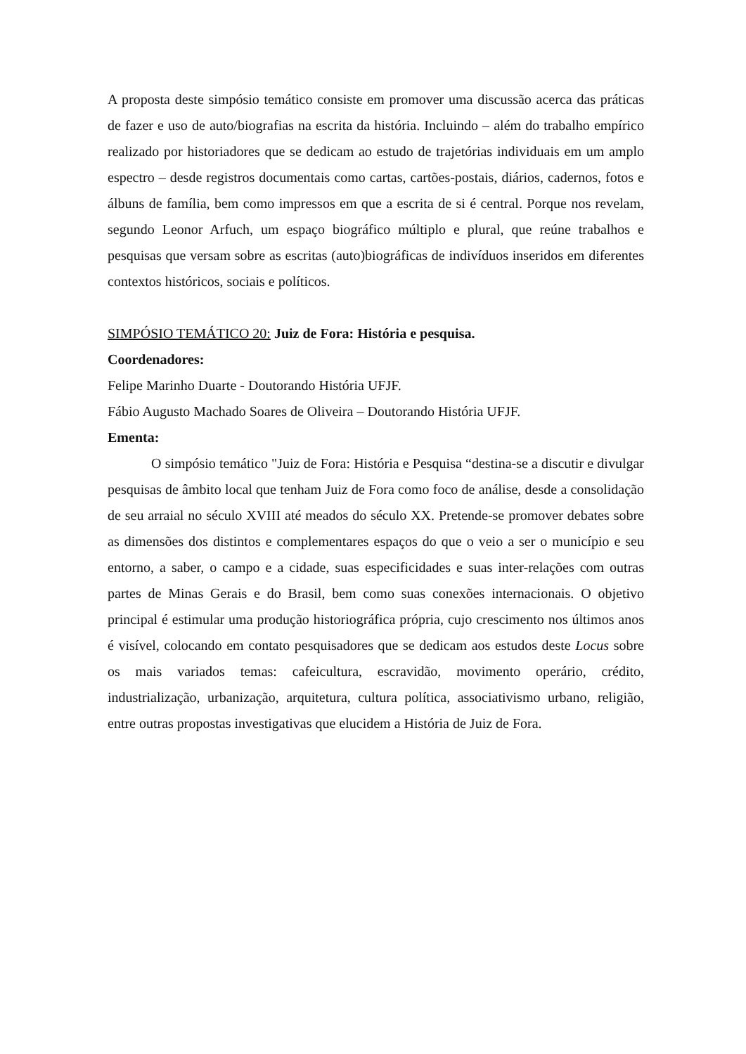A proposta deste simpósio temático consiste em promover uma discussão acerca das práticas de fazer e uso de auto/biografias na escrita da história. Incluindo – além do trabalho empírico realizado por historiadores que se dedicam ao estudo de trajetórias individuais em um amplo espectro – desde registros documentais como cartas, cartões-postais, diários, cadernos, fotos e álbuns de família, bem como impressos em que a escrita de si é central. Porque nos revelam, segundo Leonor Arfuch, um espaço biográfico múltiplo e plural, que reúne trabalhos e pesquisas que versam sobre as escritas (auto)biográficas de indivíduos inseridos em diferentes contextos históricos, sociais e políticos.
SIMPÓSIO TEMÁTICO 20: Juiz de Fora: História e pesquisa.
Coordenadores:
Felipe Marinho Duarte - Doutorando História UFJF.
Fábio Augusto Machado Soares de Oliveira – Doutorando História UFJF.
Ementa:
O simpósio temático "Juiz de Fora: História e Pesquisa “destina-se a discutir e divulgar pesquisas de âmbito local que tenham Juiz de Fora como foco de análise, desde a consolidação de seu arraial no século XVIII até meados do século XX. Pretende-se promover debates sobre as dimensões dos distintos e complementares espaços do que o veio a ser o município e seu entorno, a saber, o campo e a cidade, suas especificidades e suas inter-relações com outras partes de Minas Gerais e do Brasil, bem como suas conexões internacionais. O objetivo principal é estimular uma produção historiográfica própria, cujo crescimento nos últimos anos é visível, colocando em contato pesquisadores que se dedicam aos estudos deste Locus sobre os mais variados temas: cafeicultura, escravidão, movimento operário, crédito, industrialização, urbanização, arquitetura, cultura política, associativismo urbano, religião, entre outras propostas investigativas que elucidem a História de Juiz de Fora.